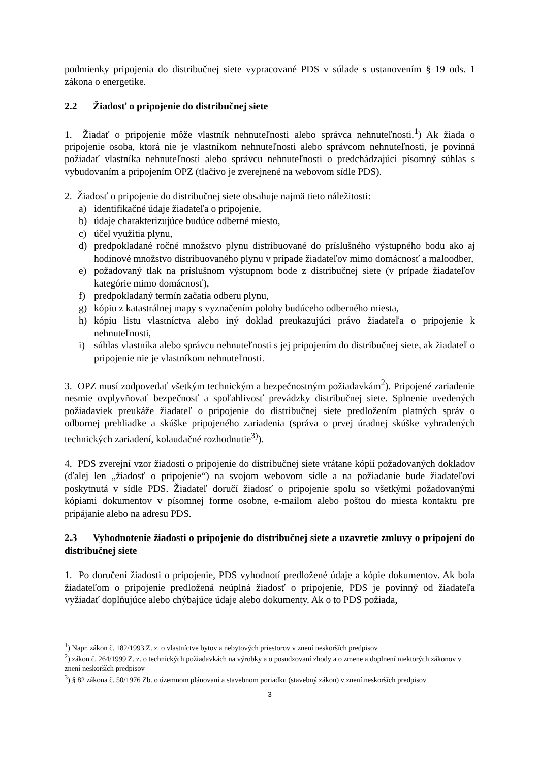podmienky pripojenia do distribučnej siete vypracované PDS v súlade s ustanovením § 19 ods. 1 zákona o energetike.
2.2 Žiadosť o pripojenie do distribučnej siete
1. Žiadať o pripojenie môže vlastník nehnuteľnosti alebo správca nehnuteľnosti.<sup>1</sup>) Ak žiada o pripojenie osoba, ktorá nie je vlastníkom nehnuteľnosti alebo správcom nehnuteľnosti, je povinná požiadať vlastníka nehnuteľnosti alebo správcu nehnuteľnosti o predchádzajúci písomný súhlas s vybudovaním a pripojením OPZ (tlačivo je zverejnené na webovom sídle PDS).
2. Žiadosť o pripojenie do distribučnej siete obsahuje najmä tieto náležitosti:
a) identifikačné údaje žiadateľa o pripojenie,
b) údaje charakterizujúce budúce odberné miesto,
c) účel využitia plynu,
d) predpokladané ročné množstvo plynu distribuované do príslušného výstupného bodu ako aj hodinové množstvo distribuovaného plynu v prípade žiadateľov mimo domácnosť a maloodber,
e) požadovaný tlak na príslušnom výstupnom bode z distribučnej siete (v prípade žiadateľov kategórie mimo domácnosť),
f) predpokladaný termín začatia odberu plynu,
g) kópiu z katastrálnej mapy s vyznačením polohy budúceho odberného miesta,
h) kópiu listu vlastníctva alebo iný doklad preukazujúci právo žiadateľa o pripojenie k nehnuteľnosti,
i) súhlas vlastníka alebo správcu nehnuteľnosti s jej pripojením do distribučnej siete, ak žiadateľ o pripojenie nie je vlastníkom nehnuteľnosti.
3. OPZ musí zodpovedať všetkým technickým a bezpečnostným požiadavkám<sup>2</sup>). Pripojené zariadenie nesmie ovplyvňovať bezpečnosť a spoľahlivosť prevádzky distribučnej siete. Splnenie uvedených požiadaviek preukáže žiadateľ o pripojenie do distribučnej siete predložením platných správ o odbornej prehliadke a skúške pripojeného zariadenia (správa o prvej úradnej skúške vyhradených technických zariadení, kolaudačné rozhodnutie<sup>3)</sup>).
4. PDS zverejní vzor žiadosti o pripojenie do distribučnej siete vrátane kópií požadovaných dokladov (ďalej len „žiadosť o pripojenie“) na svojom webovom sídle a na požiadanie bude žiadateľovi poskytnutá v sídle PDS. Žiadateľ doručí žiadosť o pripojenie spolu so všetkými požadovanými kópiami dokumentov v písomnej forme osobne, e-mailom alebo poštou do miesta kontaktu pre pripájanie alebo na adresu PDS.
2.3 Vyhodnotenie žiadosti o pripojenie do distribučnej siete a uzavretie zmluvy o pripojení do distribučnej siete
1. Po doručení žiadosti o pripojenie, PDS vyhodnotí predložené údaje a kópie dokumentov. Ak bola žiadateľom o pripojenie predložená neúplná žiadosť o pripojenie, PDS je povinný od žiadateľa vyžiadať doplňujúce alebo chýbajúce údaje alebo dokumenty. Ak o to PDS požiada,
<sup>1</sup>) Napr. zákon č. 182/1993 Z. z. o vlastníctve bytov a nebytových priestorov v znení neskorších predpisov
<sup>2</sup>) zákon č. 264/1999 Z. z. o technických požiadavkách na výrobky a o posudzovaní zhody a o zmene a doplnení niektorých zákonov v znení neskorších predpisov
<sup>3</sup>) § 82 zákona č. 50/1976 Zb. o územnom plánovaní a stavebnom poriadku (stavebný zákon) v znení neskorších predpisov
3